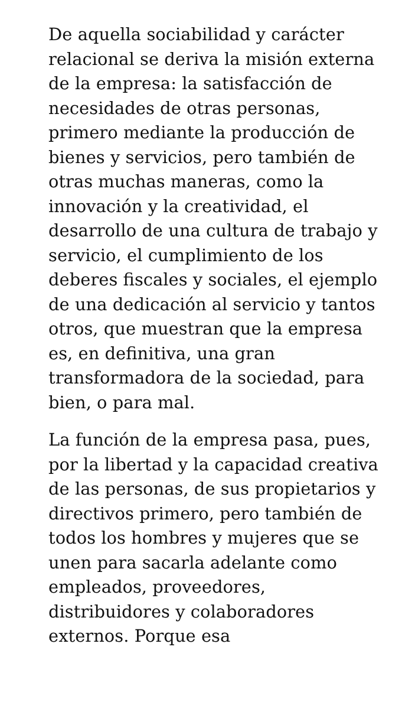De aquella sociabilidad y carácter relacional se deriva la misión externa de la empresa: la satisfacción de necesidades de otras personas, primero mediante la producción de bienes y servicios, pero también de otras muchas maneras, como la innovación y la creatividad, el desarrollo de una cultura de trabajo y servicio, el cumplimiento de los deberes fiscales y sociales, el ejemplo de una dedicación al servicio y tantos otros, que muestran que la empresa es, en definitiva, una gran transformadora de la sociedad, para bien, o para mal.
La función de la empresa pasa, pues, por la libertad y la capacidad creativa de las personas, de sus propietarios y directivos primero, pero también de todos los hombres y mujeres que se unen para sacarla adelante como empleados, proveedores, distribuidores y colaboradores externos. Porque esa